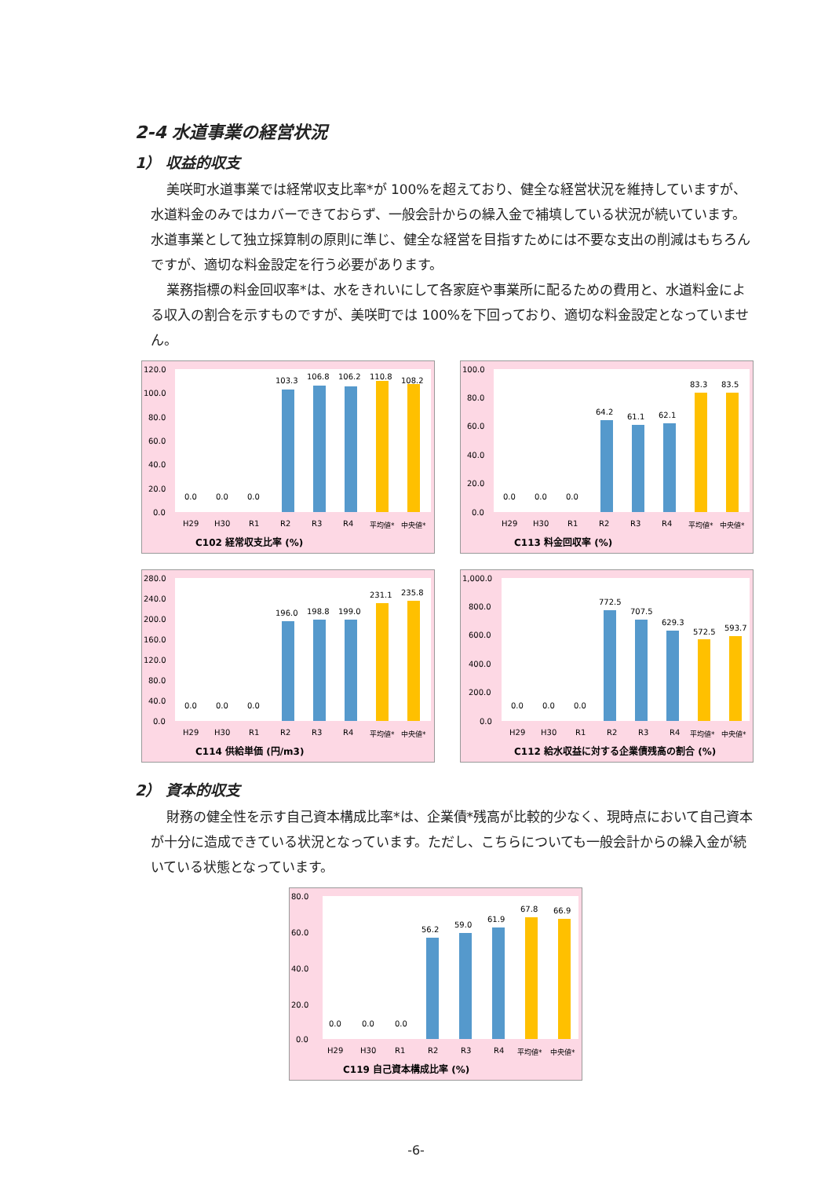2-4 水道事業の経営状況
1） 収益的収支
美咲町水道事業では経常収支比率*が 100%を超えており、健全な経営状況を維持していますが、水道料金のみではカバーできておらず、一般会計からの繰入金で補填している状況が続いています。水道事業として独立採算制の原則に準じ、健全な経営を目指すためには不要な支出の削減はもちろんですが、適切な料金設定を行う必要があります。
業務指標の料金回収率*は、水をきれいにして各家庭や事業所に配るための費用と、水道料金による収入の割合を示すものですが、美咲町では 100%を下回っており、適切な料金設定となっていません。
120.0
100.0
80.0
60.0
40.0
20.0
0.0
0.0
0.0
0.0
103.3
106.8
106.2
110.8
108.2
H29
H30
R1
R2
R3
R4
平均値*
中央値*
C102 経常収支比率 (%)
100.0
80.0
60.0
40.0
20.0
0.0
0.0
0.0
0.0
64.2
61.1
62.1
83.3
83.5
H29
H30
R1
R2
R3
R4
平均値*
中央値*
C113 料金回収率 (%)
280.0
240.0
200.0
160.0
120.0
80.0
40.0
0.0
0.0
0.0
0.0
196.0
198.8
199.0
231.1
235.8
H29
H30
R1
R2
R3
R4
平均値*
中央値*
C114 供給単価 (円/m3)
1,000.0
800.0
600.0
400.0
200.0
0.0
0.0
0.0
0.0
772.5
707.5
629.3
572.5
593.7
H29
H30
R1
R2
R3
R4
平均値*
中央値*
C112 給水収益に対する企業債残高の割合 (%)
2） 資本的収支
財務の健全性を示す自己資本構成比率*は、企業債*残高が比較的少なく、現時点において自己資本が十分に造成できている状況となっています。ただし、こちらについても一般会計からの繰入金が続いている状態となっています。
80.0
60.0
40.0
20.0
0.0
0.0
0.0
0.0
56.2
59.0
61.9
67.8
66.9
H29
H30
R1
R2
R3
R4
平均値*
中央値*
C119 自己資本構成比率 (%)
-6-